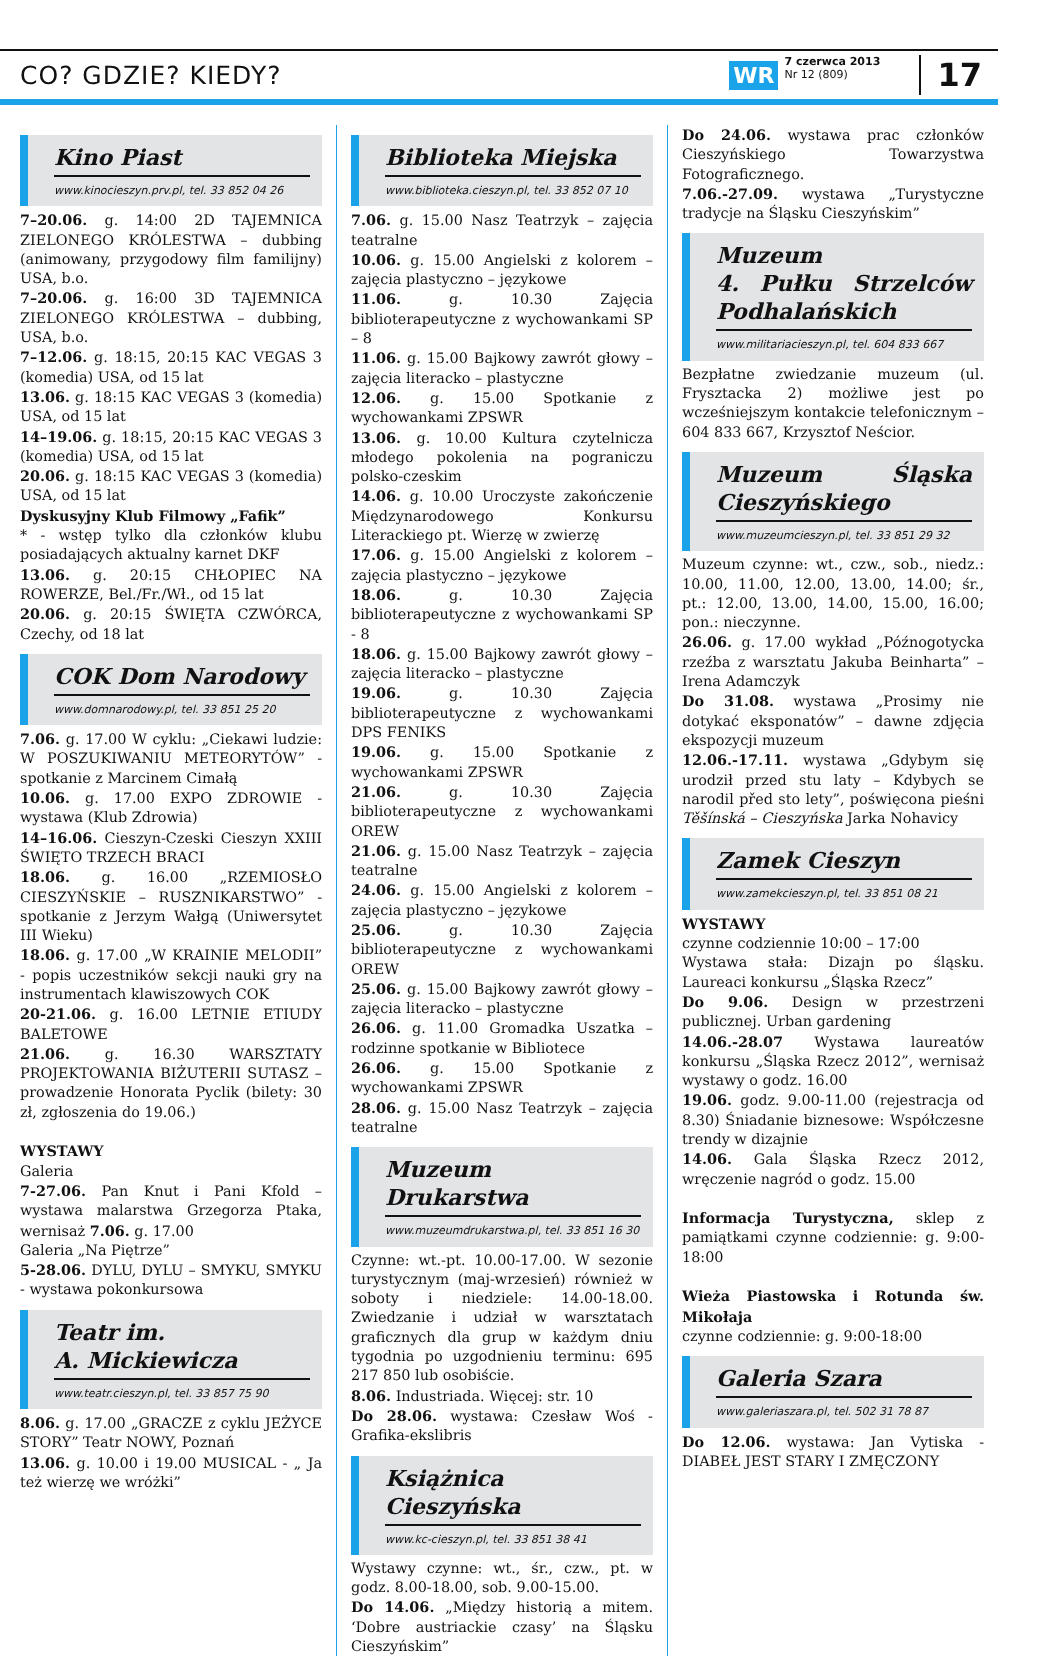CO? GDZIE? KIEDY? WR
7 czerwca 2013
Nr 12 (809)
17
Kino Piast
www.kinocieszyn.prv.pl, tel. 33 852 04 26
7–20.06. g. 14:00 2D TAJEMNICA ZIELONEGO KRÓLESTWA – dubbing (animowany, przygodowy film familijny) USA, b.o.
7–20.06. g. 16:00 3D TAJEMNICA ZIELONEGO KRÓLESTWA – dubbing, USA, b.o.
7–12.06. g. 18:15, 20:15 KAC VEGAS 3 (komedia) USA, od 15 lat
13.06. g. 18:15 KAC VEGAS 3 (komedia) USA, od 15 lat
14–19.06. g. 18:15, 20:15 KAC VEGAS 3 (komedia) USA, od 15 lat
20.06. g. 18:15 KAC VEGAS 3 (komedia) USA, od 15 lat
Dyskusyjny Klub Filmowy „Fafik”
* - wstęp tylko dla członków klubu posiadających aktualny karnet DKF
13.06. g. 20:15 CHŁOPIEC NA ROWERZE, Bel./Fr./Wł., od 15 lat
20.06. g. 20:15 ŚWIĘTA CZWÓRCA, Czechy, od 18 lat
COK Dom Narodowy
www.domnarodowy.pl, tel. 33 851 25 20
7.06. g. 17.00 W cyklu: „Ciekawi ludzie: W POSZUKIWANIU METEORYTÓW” - spotkanie z Marcinem Cimałą
10.06. g. 17.00 EXPO ZDROWIE - wystawa (Klub Zdrowia)
14–16.06. Cieszyn-Czeski Cieszyn XXIII ŚWIĘTO TRZECH BRACI
18.06. g. 16.00 „RZEMIOSŁO CIESZYŃSKIE – RUSZNIKARSTWO” - spotkanie z Jerzym Wałgą (Uniwersytet III Wieku)
18.06. g. 17.00 „W KRAINIE MELODII” - popis uczestników sekcji nauki gry na instrumentach klawiszowych COK
20-21.06. g. 16.00 LETNIE ETIUDY BALETOWE
21.06. g. 16.30 WARSZTATY PROJEKTOWANIA BIŻUTERII SUTASZ – prowadzenie Honorata Pyclik (bilety: 30 zł, zgłoszenia do 19.06.)
WYSTAWY
Galeria
7-27.06. Pan Knut i Pani Kfold – wystawa malarstwa Grzegorza Ptaka, wernisaż 7.06. g. 17.00
Galeria „Na Piętrze”
5-28.06. DYLU, DYLU – SMYKU, SMYKU - wystawa pokonkursowa
Teatr im.
A. Mickiewicza
www.teatr.cieszyn.pl, tel. 33 857 75 90
8.06. g. 17.00 „GRACZE z cyklu JEŻYCE STORY” Teatr NOWY, Poznań
13.06. g. 10.00 i 19.00 MUSICAL - „ Ja też wierzę we wróżki”
Biblioteka Miejska
www.biblioteka.cieszyn.pl, tel. 33 852 07 10
7.06. g. 15.00 Nasz Teatrzyk – zajęcia teatralne
10.06. g. 15.00 Angielski z kolorem – zajęcia plastyczno – językowe
11.06. g. 10.30 Zajęcia biblioterapeutyczne z wychowankami SP – 8
11.06. g. 15.00 Bajkowy zawrót głowy – zajęcia literacko – plastyczne
12.06. g. 15.00 Spotkanie z wychowankami ZPSWR
13.06. g. 10.00 Kultura czytelnicza młodego pokolenia na pograniczu polsko-czeskim
14.06. g. 10.00 Uroczyste zakończenie Międzynarodowego Konkursu Literackiego pt. Wierzę w zwierzę
17.06. g. 15.00 Angielski z kolorem – zajęcia plastyczno – językowe
18.06. g. 10.30 Zajęcia biblioterapeutyczne z wychowankami SP - 8
18.06. g. 15.00 Bajkowy zawrót głowy – zajęcia literacko – plastyczne
19.06. g. 10.30 Zajęcia biblioterapeutyczne z wychowankami DPS FENIKS
19.06. g. 15.00 Spotkanie z wychowankami ZPSWR
21.06. g. 10.30 Zajęcia biblioterapeutyczne z wychowankami OREW
21.06. g. 15.00 Nasz Teatrzyk – zajęcia teatralne
24.06. g. 15.00 Angielski z kolorem – zajęcia plastyczno – językowe
25.06. g. 10.30 Zajęcia biblioterapeutyczne z wychowankami OREW
25.06. g. 15.00 Bajkowy zawrót głowy – zajęcia literacko – plastyczne
26.06. g. 11.00 Gromadka Uszatka – rodzinne spotkanie w Bibliotece
26.06. g. 15.00 Spotkanie z wychowankami ZPSWR
28.06. g. 15.00 Nasz Teatrzyk – zajęcia teatralne
Muzeum Drukarstwa
www.muzeumdrukarstwa.pl, tel. 33 851 16 30
Czynne: wt.-pt. 10.00-17.00. W sezonie turystycznym (maj-wrzesień) również w soboty i niedziele: 14.00-18.00. Zwiedzanie i udział w warsztatach graficznych dla grup w każdym dniu tygodnia po uzgodnieniu terminu: 695 217 850 lub osobiście.
8.06. Industriada. Więcej: str. 10
Do 28.06. wystawa: Czesław Woś - Grafika-ekslibris
Książnica Cieszyńska
www.kc-cieszyn.pl, tel. 33 851 38 41
Wystawy czynne: wt., śr., czw., pt. w godz. 8.00-18.00, sob. 9.00-15.00.
Do 14.06. „Między historią a mitem. ‘Dobre austriackie czasy’ na Śląsku Cieszyńskim”
Do 24.06. wystawa prac członków Cieszyńskiego Towarzystwa Fotograficznego.
7.06.-27.09. wystawa „Turystyczne tradycje na Śląsku Cieszyńskim”
Muzeum
4. Pułku Strzelców Podhalańskich
www.militariacieszyn.pl, tel. 604 833 667
Bezpłatne zwiedzanie muzeum (ul. Frysztacka 2) możliwe jest po wcześniejszym kontakcie telefonicznym – 604 833 667, Krzysztof Neścior.
Muzeum Śląska Cieszyńskiego
www.muzeumcieszyn.pl, tel. 33 851 29 32
Muzeum czynne: wt., czw., sob., niedz.: 10.00, 11.00, 12.00, 13.00, 14.00; śr., pt.: 12.00, 13.00, 14.00, 15.00, 16.00; pon.: nieczynne.
26.06. g. 17.00 wykład „Późnogotycka rzeźba z warsztatu Jakuba Beinharta” – Irena Adamczyk
Do 31.08. wystawa „Prosimy nie dotykać eksponatów” – dawne zdjęcia ekspozycji muzeum
12.06.-17.11. wystawa „Gdybym się urodził przed stu laty – Kdybych se narodil před sto lety”, poświęcona pieśni Těšínská – Cieszyńska Jarka Nohavicy
Zamek Cieszyn
www.zamekcieszyn.pl, tel. 33 851 08 21
WYSTAWY
czynne codziennie 10:00 – 17:00
Wystawa stała: Dizajn po śląsku. Laureaci konkursu „Śląska Rzecz”
Do 9.06. Design w przestrzeni publicznej. Urban gardening
14.06.-28.07 Wystawa laureatów konkursu „Śląska Rzecz 2012”, wernisaż wystawy o godz. 16.00
19.06. godz. 9.00-11.00 (rejestracja od 8.30) Śniadanie biznesowe: Współczesne trendy w dizajnie
14.06. Gala Śląska Rzecz 2012, wręczenie nagród o godz. 15.00
Informacja Turystyczna, sklep z pamiątkami czynne codziennie: g. 9:00-18:00
Wieża Piastowska i Rotunda św. Mikołaja
czynne codziennie: g. 9:00-18:00
Galeria Szara
www.galeriaszara.pl, tel. 502 31 78 87
Do 12.06. wystawa: Jan Vytiska - DIABEŁ JEST STARY I ZMĘCZONY